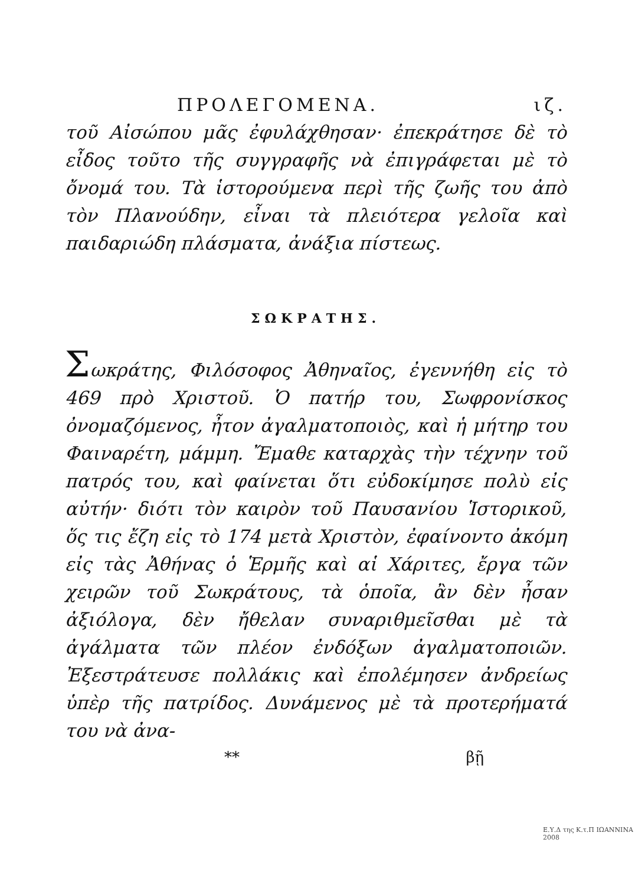ΠΡΟΛΕΓΟΜΕΝΑ. ιζ.
τοῦ Αἰσώπου μᾶς ἐφυλάχθησαν· ἐπεκράτησε δὲ τὸ εἶδος τοῦτο τῆς συγγραφῆς νὰ ἐπιγράφεται μὲ τὸ ὄνομά του. Τὰ ἱστορούμενα περὶ τῆς ζωῆς του ἀπὸ τὸν Πλανούδην, εἶναι τὰ πλειότερα γελοῖα καὶ παιδαριώδη πλάσματα, ἀνάξια πίστεως.
ΣΩΚΡΑΤΗΣ.
Σωκράτης, Φιλόσοφος Ἀθηναῖος, ἐγεννήθη εἰς τὸ 469 πρὸ Χριστοῦ. Ὁ πατήρ του, Σωφρονίσκος ὀνομαζόμενος, ἦτον ἀγαλματοποιὸς, καὶ ἡ μήτηρ του Φαιναρέτη, μάμμη. Ἔμαθε καταρχὰς τὴν τέχνην τοῦ πατρός του, καὶ φαίνεται ὅτι εὐδοκίμησε πολὺ εἰς αὐτήν· διότι τὸν καιρὸν τοῦ Παυσανίου Ἱστορικοῦ, ὅς τις ἔζη εἰς τὸ 174 μετὰ Χριστὸν, ἐφαίνοντο ἀκόμη εἰς τὰς Ἀθήνας ὁ Ἑρμῆς καὶ αἱ Χάριτες, ἔργα τῶν χειρῶν τοῦ Σωκράτους, τὰ ὁποῖα, ἂν δὲν ἦσαν ἀξιόλογα, δὲν ἤθελαν συναριθμεῖσθαι μὲ τὰ ἀγάλματα τῶν πλέον ἐνδόξων ἀγαλματοποιῶν. Ἐξεστράτευσε πολλάκις καὶ ἐπολέμησεν ἀνδρείως ὑπὲρ τῆς πατρίδος. Δυνάμενος μὲ τὰ προτερήματά του νὰ ἀνα-
** βῇ
Ε.Υ.Δ της Κ.τ.Π ΙΩΑΝΝΙΝΑ 2008